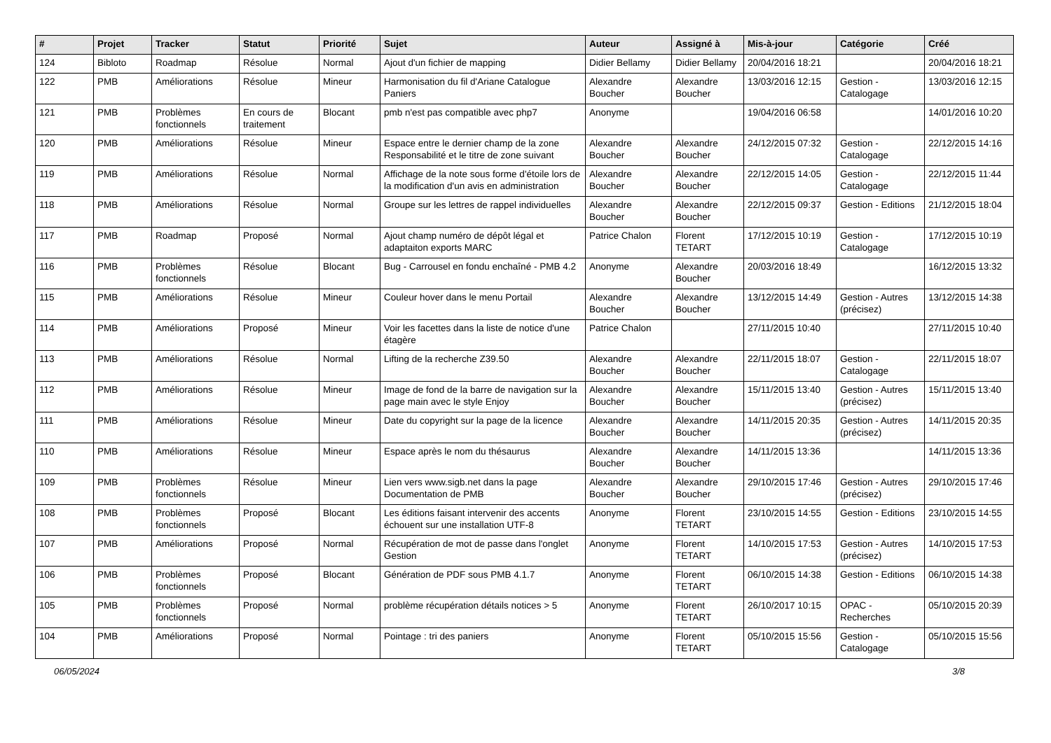| # | Projet | Tracker | Statut | Priorité | Sujet | Auteur | Assigné à | Mis-à-jour | Catégorie | Créé |
| --- | --- | --- | --- | --- | --- | --- | --- | --- | --- | --- |
| 124 | Bibloto | Roadmap | Résolue | Normal | Ajout d'un fichier de mapping | Didier Bellamy | Didier Bellamy | 20/04/2016 18:21 | | 20/04/2016 18:21 |
| 122 | PMB | Améliorations | Résolue | Mineur | Harmonisation du fil d'Ariane Catalogue Paniers | Alexandre Boucher | Alexandre Boucher | 13/03/2016 12:15 | Gestion - Catalogage | 13/03/2016 12:15 |
| 121 | PMB | Problèmes fonctionnels | En cours de traitement | Blocant | pmb n'est pas compatible avec php7 | Anonyme | | 19/04/2016 06:58 | | 14/01/2016 10:20 |
| 120 | PMB | Améliorations | Résolue | Mineur | Espace entre le dernier champ de la zone Responsabilité et le titre de zone suivant | Alexandre Boucher | Alexandre Boucher | 24/12/2015 07:32 | Gestion - Catalogage | 22/12/2015 14:16 |
| 119 | PMB | Améliorations | Résolue | Normal | Affichage de la note sous forme d'étoile lors de la modification d'un avis en administration | Alexandre Boucher | Alexandre Boucher | 22/12/2015 14:05 | Gestion - Catalogage | 22/12/2015 11:44 |
| 118 | PMB | Améliorations | Résolue | Normal | Groupe sur les lettres de rappel individuelles | Alexandre Boucher | Alexandre Boucher | 22/12/2015 09:37 | Gestion - Editions | 21/12/2015 18:04 |
| 117 | PMB | Roadmap | Proposé | Normal | Ajout champ numéro de dépôt légal et adaptaiton exports MARC | Patrice Chalon | Florent TETART | 17/12/2015 10:19 | Gestion - Catalogage | 17/12/2015 10:19 |
| 116 | PMB | Problèmes fonctionnels | Résolue | Blocant | Bug - Carrousel en fondu enchaîné - PMB 4.2 | Anonyme | Alexandre Boucher | 20/03/2016 18:49 | | 16/12/2015 13:32 |
| 115 | PMB | Améliorations | Résolue | Mineur | Couleur hover dans le menu Portail | Alexandre Boucher | Alexandre Boucher | 13/12/2015 14:49 | Gestion - Autres (précisez) | 13/12/2015 14:38 |
| 114 | PMB | Améliorations | Proposé | Mineur | Voir les facettes dans la liste de notice d'une étagère | Patrice Chalon | | 27/11/2015 10:40 | | 27/11/2015 10:40 |
| 113 | PMB | Améliorations | Résolue | Normal | Lifting de la recherche Z39.50 | Alexandre Boucher | Alexandre Boucher | 22/11/2015 18:07 | Gestion - Catalogage | 22/11/2015 18:07 |
| 112 | PMB | Améliorations | Résolue | Mineur | Image de fond de la barre de navigation sur la page main avec le style Enjoy | Alexandre Boucher | Alexandre Boucher | 15/11/2015 13:40 | Gestion - Autres (précisez) | 15/11/2015 13:40 |
| 111 | PMB | Améliorations | Résolue | Mineur | Date du copyright sur la page de la licence | Alexandre Boucher | Alexandre Boucher | 14/11/2015 20:35 | Gestion - Autres (précisez) | 14/11/2015 20:35 |
| 110 | PMB | Améliorations | Résolue | Mineur | Espace après le nom du thésaurus | Alexandre Boucher | Alexandre Boucher | 14/11/2015 13:36 | | 14/11/2015 13:36 |
| 109 | PMB | Problèmes fonctionnels | Résolue | Mineur | Lien vers www.sigb.net dans la page Documentation de PMB | Alexandre Boucher | Alexandre Boucher | 29/10/2015 17:46 | Gestion - Autres (précisez) | 29/10/2015 17:46 |
| 108 | PMB | Problèmes fonctionnels | Proposé | Blocant | Les éditions faisant intervenir des accents échouent sur une installation UTF-8 | Anonyme | Florent TETART | 23/10/2015 14:55 | Gestion - Editions | 23/10/2015 14:55 |
| 107 | PMB | Améliorations | Proposé | Normal | Récupération de mot de passe dans l'onglet Gestion | Anonyme | Florent TETART | 14/10/2015 17:53 | Gestion - Autres (précisez) | 14/10/2015 17:53 |
| 106 | PMB | Problèmes fonctionnels | Proposé | Blocant | Génération de PDF sous PMB 4.1.7 | Anonyme | Florent TETART | 06/10/2015 14:38 | Gestion - Editions | 06/10/2015 14:38 |
| 105 | PMB | Problèmes fonctionnels | Proposé | Normal | problème récupération détails notices > 5 | Anonyme | Florent TETART | 26/10/2017 10:15 | OPAC - Recherches | 05/10/2015 20:39 |
| 104 | PMB | Améliorations | Proposé | Normal | Pointage : tri des paniers | Anonyme | Florent TETART | 05/10/2015 15:56 | Gestion - Catalogage | 05/10/2015 15:56 |
06/05/2024 3/8